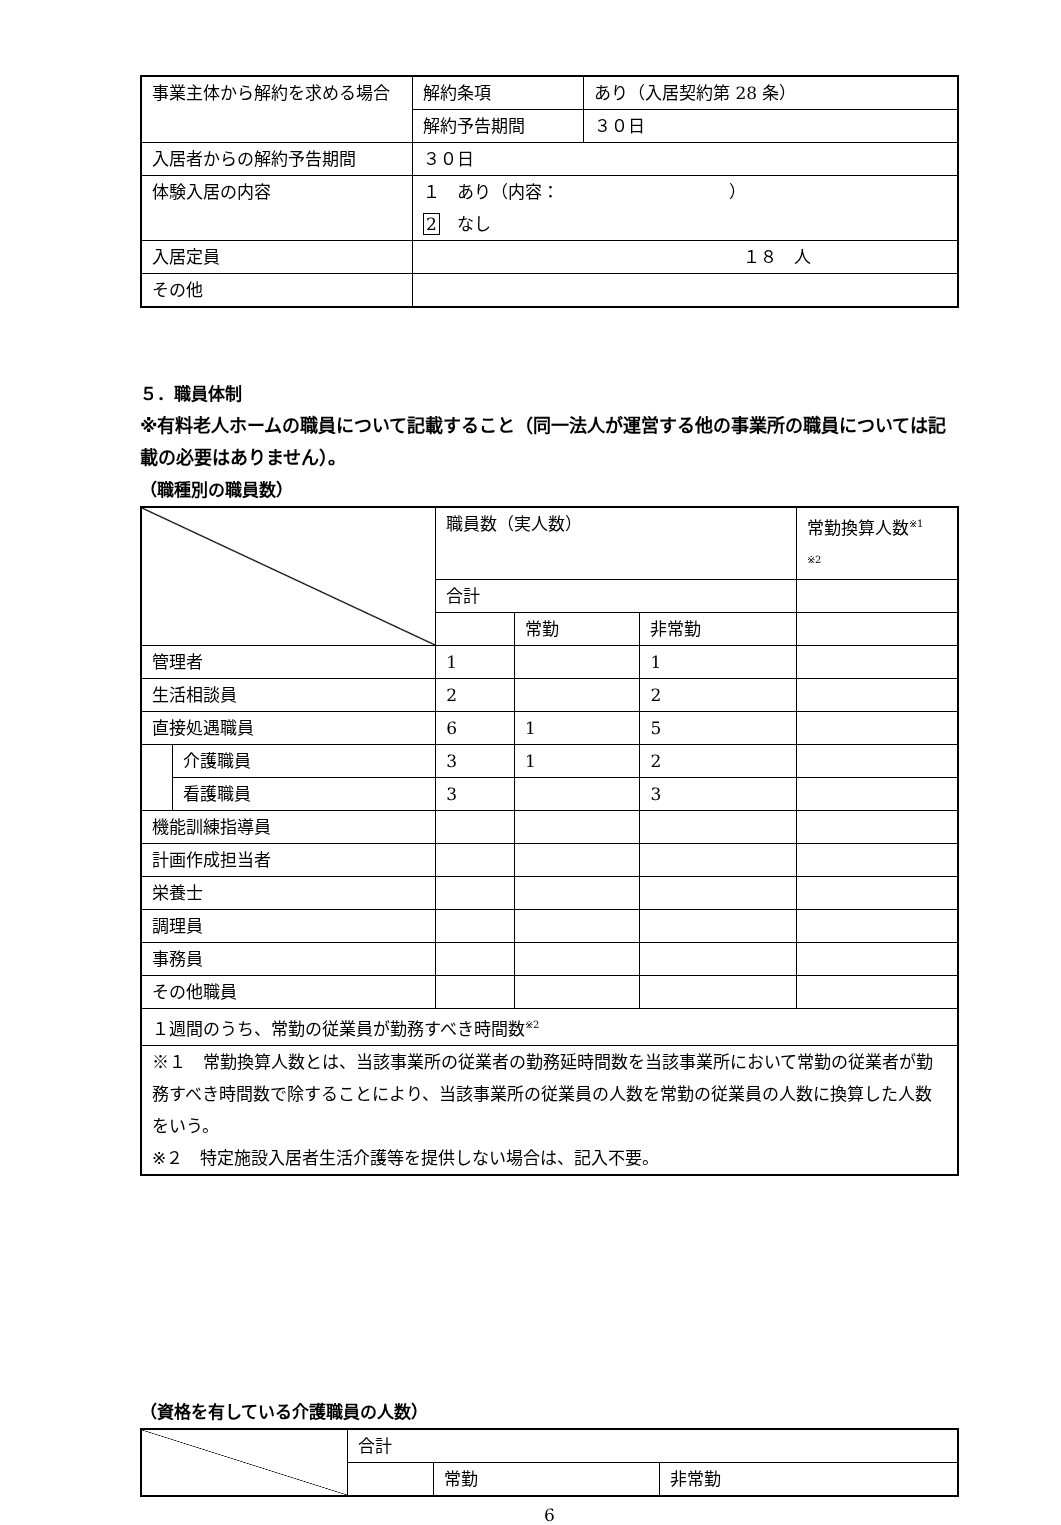| 事業主体から解約を求める場合 | 解約条項 | あり（入居契約第 28 条） |
| | 解約予告期間 | ３０日 |
| 入居者からの解約予告期間 | ３０日 | |
| 体験入居の内容 | １ あり（内容： ） 2 なし | |
| 入居定員 | １８ 人 | |
| その他 | | |
５．職員体制
※有料老人ホームの職員について記載すること（同一法人が運営する他の事業所の職員については記載の必要はありません）。
（職種別の職員数）
| | | 職員数（実人数） | | | 常勤換算人数<sup>※1</sup> <sup>※2</sup> |
| | | 合計 | | | |
| | | | 常勤 | 非常勤 | |
| 管理者 | | 1 | | 1 | |
| 生活相談員 | | 2 | | 2 | |
| 直接処遇職員 | | 6 | 1 | 5 | |
| | 介護職員 | 3 | 1 | 2 | |
| | 看護職員 | 3 | | 3 | |
| 機能訓練指導員 | | | | | |
| 計画作成担当者 | | | | | |
| 栄養士 | | | | | |
| 調理員 | | | | | |
| 事務員 | | | | | |
| その他職員 | | | | | |
| １週間のうち、常勤の従業員が勤務すべき時間数<sup>※2</sup> | | | | | |
| ※１ 常勤換算人数とは、当該事業所の従業者の勤務延時間数を当該事業所において常勤の従業者が勤務すべき時間数で除することにより、当該事業所の従業員の人数を常勤の従業員の人数に換算した人数をいう。 ※２ 特定施設入居者生活介護等を提供しない場合は、記入不要。 | | | | | |
（資格を有している介護職員の人数）
| | 合計 | | |
| | | 常勤 | 非常勤 |
6